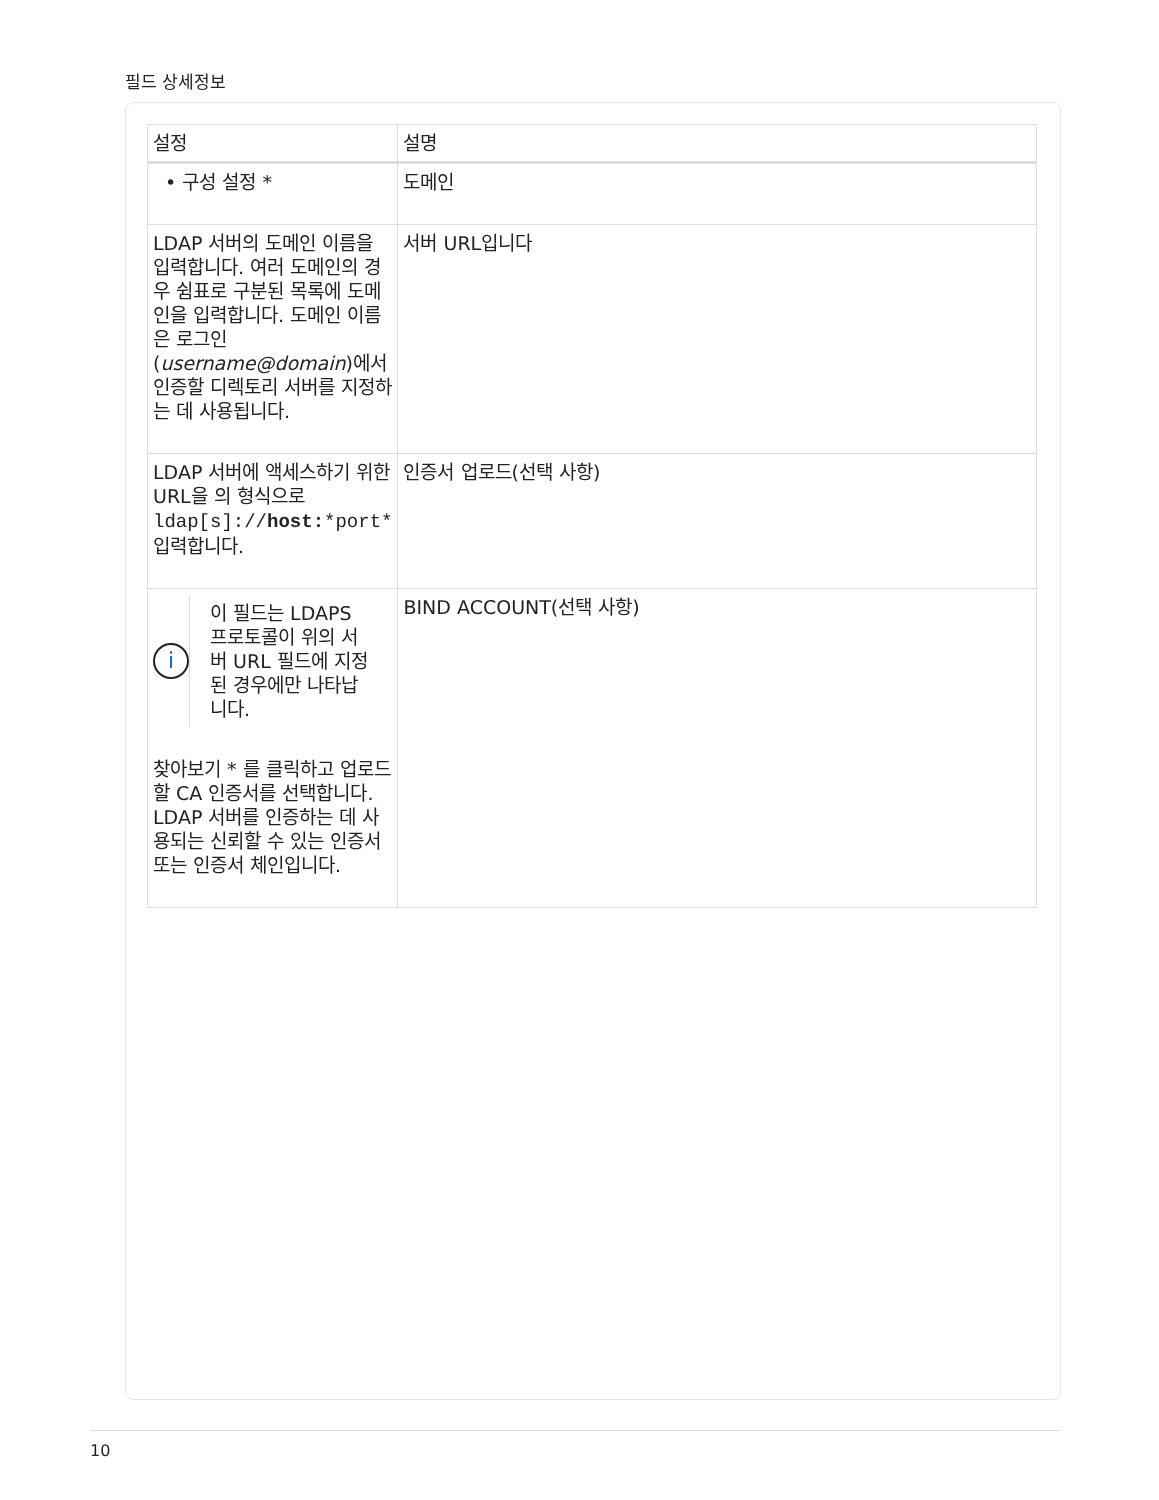필드 상세정보
| 설정 | 설명 |
| --- | --- |
| • 구성 설정 * | 도메인 |
| LDAP 서버의 도메인 이름을 입력합니다. 여러 도메인의 경우 쉼표로 구분된 목록에 도메인을 입력합니다. 도메인 이름은 로그인( username@domain )에서 인증할 디렉토리 서버를 지정하는 데 사용됩니다. | 서버 URL입니다 |
| LDAP 서버에 액세스하기 위한 URL을 의 형식으로 ldap[s]:// host: *port* 입력합니다. | 인증서 업로드(선택 사항) |
| i 이 필드는 LDAPS 프로토콜이 위의 서버 URL 필드에 지정된 경우에만 나타납니다. 찾아보기 * 를 클릭하고 업로드할 CA 인증서를 선택합니다. LDAP 서버를 인증하는 데 사용되는 신뢰할 수 있는 인증서 또는 인증서 체인입니다. | BIND ACCOUNT(선택 사항) |
10